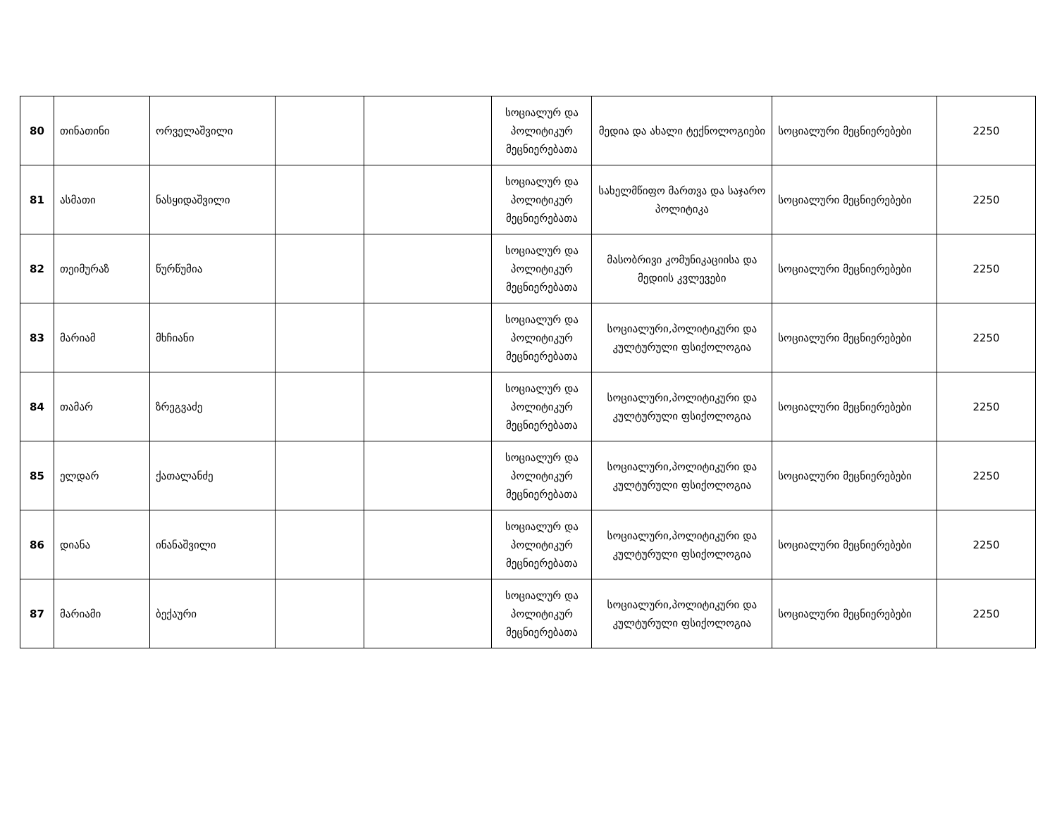| 80 | თინათინი | ორველაშვილი | | | სოციალურ და პოლიტიკურ მეცნიერებათა | მედია და ახალი ტექნოლოგიები | სოციალური მეცნიერებები | 2250 |
| 81 | ასმათი | ნასყიდაშვილი | | | სოციალურ და პოლიტიკურ მეცნიერებათა | სახელმწიფო მართვა და საჯარო პოლიტიკა | სოციალური მეცნიერებები | 2250 |
| 82 | თეიმურაზ | წურწუმია | | | სოციალურ და პოლიტიკურ მეცნიერებათა | მასობრივი კომუნიკაციისა და მედიის კვლევები | სოციალური მეცნიერებები | 2250 |
| 83 | მარიამ | მხჩიანი | | | სოციალურ და პოლიტიკურ მეცნიერებათა | სოციალური,პოლიტიკური და კულტურული ფსიქოლოგია | სოციალური მეცნიერებები | 2250 |
| 84 | თამარ | ზრეგვაძე | | | სოციალურ და პოლიტიკურ მეცნიერებათა | სოციალური,პოლიტიკური და კულტურული ფსიქოლოგია | სოციალური მეცნიერებები | 2250 |
| 85 | ელდარ | ქათალანძე | | | სოციალურ და პოლიტიკურ მეცნიერებათა | სოციალური,პოლიტიკური და კულტურული ფსიქოლოგია | სოციალური მეცნიერებები | 2250 |
| 86 | დიანა | ინანაშვილი | | | სოციალურ და პოლიტიკურ მეცნიერებათა | სოციალური,პოლიტიკური და კულტურული ფსიქოლოგია | სოციალური მეცნიერებები | 2250 |
| 87 | მარიამი | ბექაური | | | სოციალურ და პოლიტიკურ მეცნიერებათა | სოციალური,პოლიტიკური და კულტურული ფსიქოლოგია | სოციალური მეცნიერებები | 2250 |